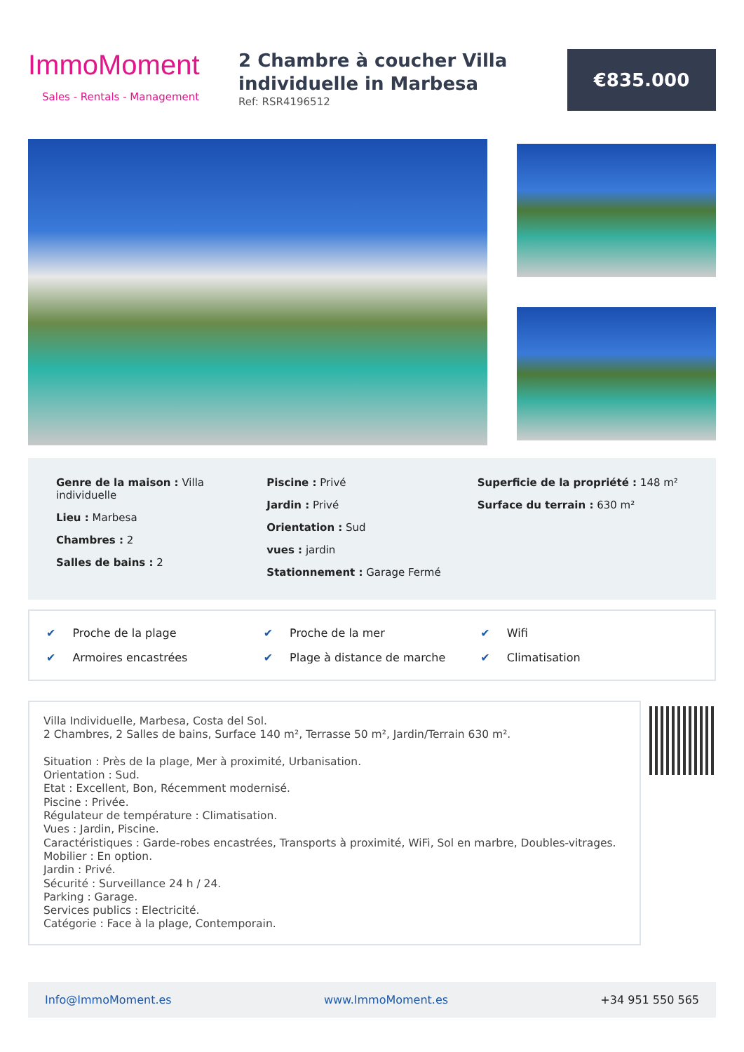ImmoMoment
Sales - Rentals - Management
2 Chambre à coucher Villa individuelle in Marbesa
Ref: RSR4196512
€835.000
Genre de la maison : Villa individuelle
Lieu : Marbesa
Chambres : 2
Salles de bains : 2
Piscine : Privé
Jardin : Privé
Orientation : Sud
vues : jardin
Stationnement : Garage Fermé
Superficie de la propriété : 148 m²
Surface du terrain : 630 m²
✔ Proche de la plage
✔ Proche de la mer
✔ Wifi
✔ Armoires encastrées
✔ Plage à distance de marche
✔ Climatisation
Villa Individuelle, Marbesa, Costa del Sol.
2 Chambres, 2 Salles de bains, Surface 140 m², Terrasse 50 m², Jardin/Terrain 630 m².
Situation : Près de la plage, Mer à proximité, Urbanisation.
Orientation : Sud.
Etat : Excellent, Bon, Récemment modernisé.
Piscine : Privée.
Régulateur de température : Climatisation.
Vues : Jardin, Piscine.
Caractéristiques : Garde-robes encastrées, Transports à proximité, WiFi, Sol en marbre, Doubles-vitrages.
Mobilier : En option.
Jardin : Privé.
Sécurité : Surveillance 24 h / 24.
Parking : Garage.
Services publics : Electricité.
Catégorie : Face à la plage, Contemporain.
Info@ImmoMoment.es www.ImmoMoment.es +34 951 550 565